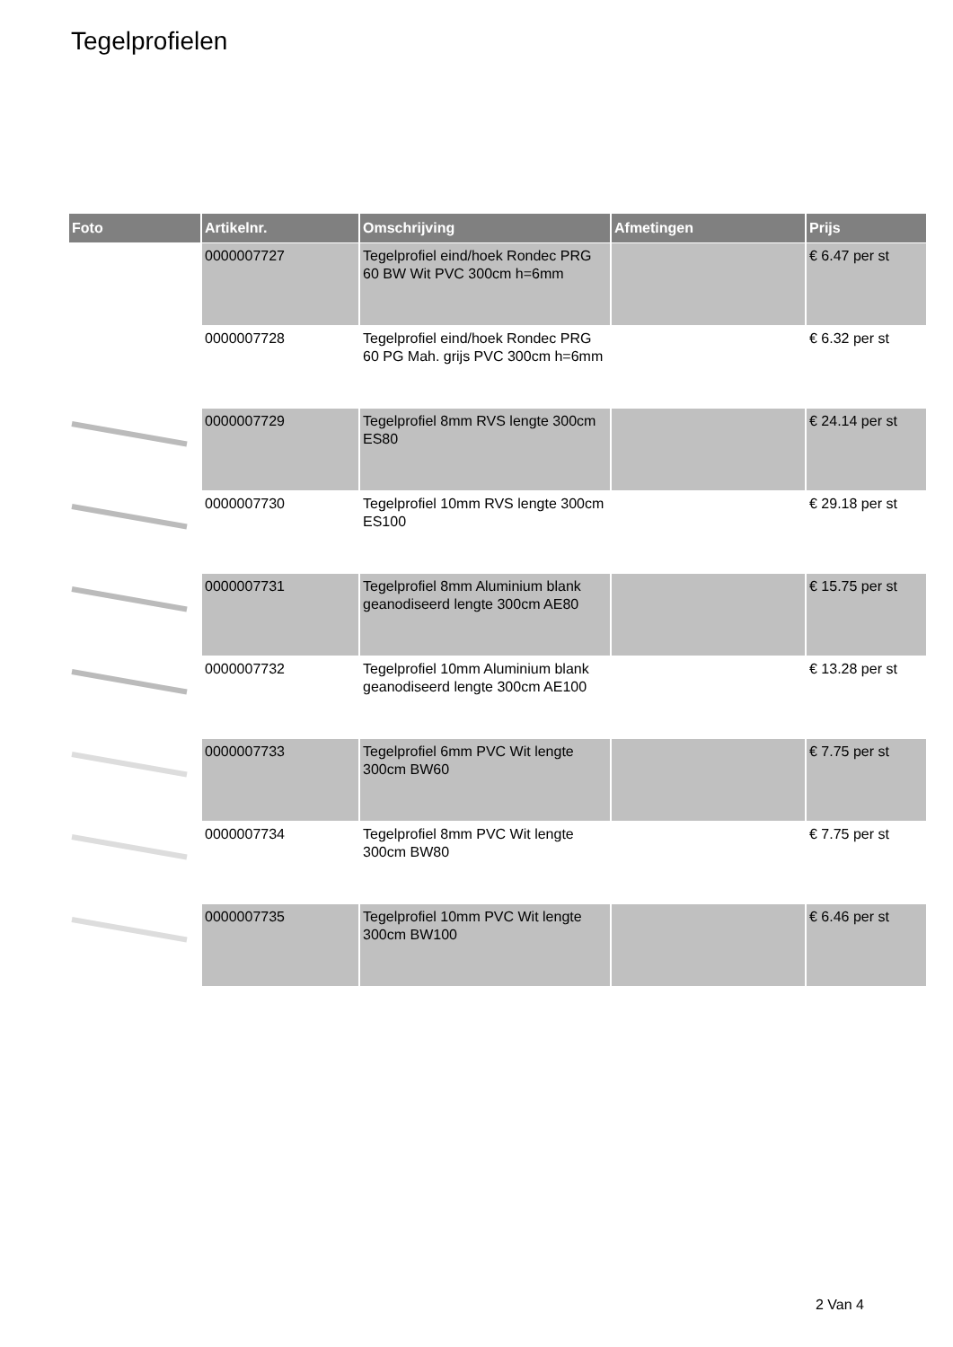Tegelprofielen
| Foto | Artikelnr. | Omschrijving | Afmetingen | Prijs |
| --- | --- | --- | --- | --- |
| | 0000007727 | Tegelprofiel eind/hoek Rondec PRG 60 BW Wit PVC 300cm h=6mm | | € 6.47 per st |
| | 0000007728 | Tegelprofiel eind/hoek Rondec PRG 60 PG Mah. grijs PVC 300cm h=6mm | | € 6.32 per st |
| | 0000007729 | Tegelprofiel 8mm RVS lengte 300cm ES80 | | € 24.14 per st |
| | 0000007730 | Tegelprofiel 10mm RVS lengte 300cm ES100 | | € 29.18 per st |
| | 0000007731 | Tegelprofiel 8mm Aluminium blank geanodiseerd lengte 300cm AE80 | | € 15.75 per st |
| | 0000007732 | Tegelprofiel 10mm Aluminium blank geanodiseerd lengte 300cm AE100 | | € 13.28 per st |
| | 0000007733 | Tegelprofiel 6mm PVC Wit lengte 300cm BW60 | | € 7.75 per st |
| | 0000007734 | Tegelprofiel 8mm PVC Wit lengte 300cm BW80 | | € 7.75 per st |
| | 0000007735 | Tegelprofiel 10mm PVC Wit lengte 300cm BW100 | | € 6.46 per st |
2 Van 4